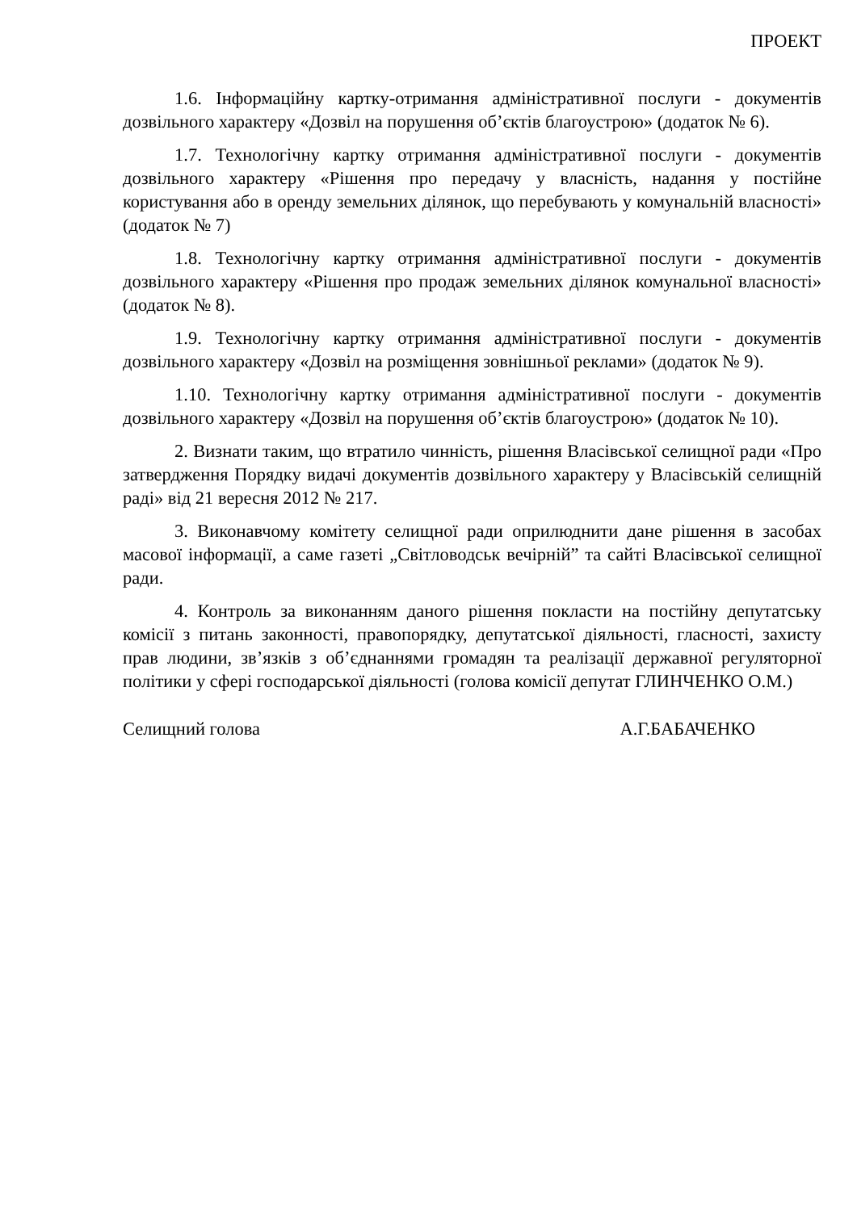ПРОЕКТ
1.6. Інформаційну картку-отримання адміністративної послуги - документів дозвільного характеру «Дозвіл на порушення об’єктів благоустрою» (додаток № 6).
1.7. Технологічну картку отримання адміністративної послуги - документів дозвільного характеру «Рішення про передачу у власність, надання у постійне користування або в оренду земельних ділянок, що перебувають у комунальній власності» (додаток № 7)
1.8. Технологічну картку отримання адміністративної послуги - документів дозвільного характеру «Рішення про продаж земельних ділянок комунальної власності» (додаток № 8).
1.9. Технологічну картку отримання адміністративної послуги - документів дозвільного характеру «Дозвіл на розміщення зовнішньої реклами» (додаток № 9).
1.10. Технологічну картку отримання адміністративної послуги - документів дозвільного характеру «Дозвіл на порушення об’єктів благоустрою» (додаток № 10).
2. Визнати таким, що втратило чинність, рішення Власівської селищної ради «Про затвердження Порядку видачі документів дозвільного характеру у Власівській селищній раді» від 21 вересня 2012 № 217.
3. Виконавчому комітету селищної ради оприлюднити дане рішення в засобах масової інформації, а саме газеті „Світловодськ вечірній” та сайті Власівської селищної ради.
4. Контроль за виконанням даного рішення покласти на постійну депутатську комісії з питань законності, правопорядку, депутатської діяльності, гласності, захисту прав людини, зв’язків з об’єднаннями громадян та реалізації державної регуляторної політики у сфері господарської діяльності (голова комісії депутат ГЛИНЧЕНКО О.М.)
Селищний голова А.Г.БАБАЧЕНКО